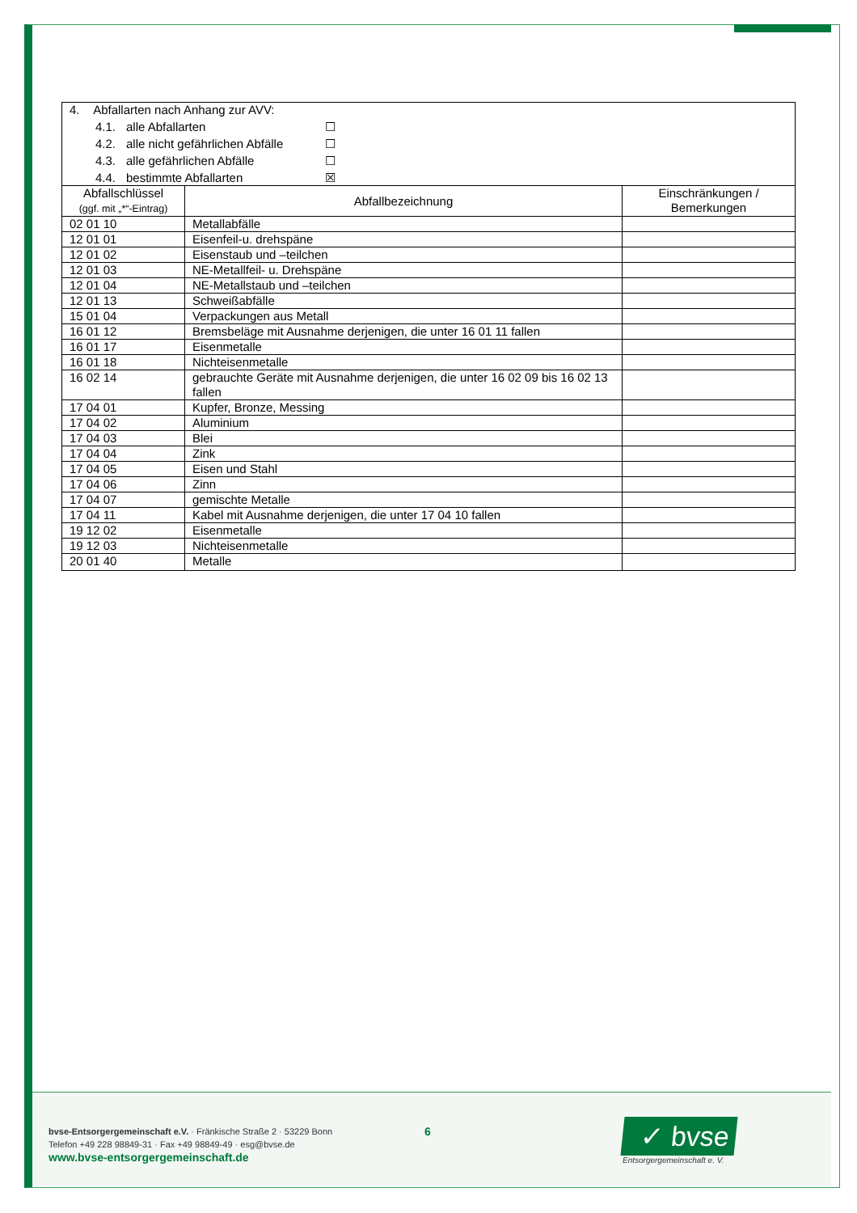| 4. Abfallarten nach Anhang zur AVV: 4.1. alle Abfallarten ☐ 4.2. alle nicht gefährlichen Abfälle ☐ 4.3. alle gefährlichen Abfälle ☐ 4.4. bestimmte Abfallarten ☒ | | |
| Abfallschlüssel (ggf. mit „*“-Eintrag) | Abfallbezeichnung | Einschränkungen / Bemerkungen |
| 02 01 10 | Metallabfälle | |
| 12 01 01 | Eisenfeil-u. drehspäne | |
| 12 01 02 | Eisenstaub und –teilchen | |
| 12 01 03 | NE-Metallfeil- u. Drehspäne | |
| 12 01 04 | NE-Metallstaub und –teilchen | |
| 12 01 13 | Schweißabfälle | |
| 15 01 04 | Verpackungen aus Metall | |
| 16 01 12 | Bremsbeläge mit Ausnahme derjenigen, die unter 16 01 11 fallen | |
| 16 01 17 | Eisenmetalle | |
| 16 01 18 | Nichteisenmetalle | |
| 16 02 14 | gebrauchte Geräte mit Ausnahme derjenigen, die unter 16 02 09 bis 16 02 13 fallen | |
| 17 04 01 | Kupfer, Bronze, Messing | |
| 17 04 02 | Aluminium | |
| 17 04 03 | Blei | |
| 17 04 04 | Zink | |
| 17 04 05 | Eisen und Stahl | |
| 17 04 06 | Zinn | |
| 17 04 07 | gemischte Metalle | |
| 17 04 11 | Kabel mit Ausnahme derjenigen, die unter 17 04 10 fallen | |
| 19 12 02 | Eisenmetalle | |
| 19 12 03 | Nichteisenmetalle | |
| 20 01 40 | Metalle | |
bvse-Entsorgergemeinschaft e.V. · Fränkische Straße 2 · 53229 Bonn
Telefon +49 228 98849-31 · Fax +49 98849-49 · esg@bvse.de
www.bvse-entsorgergemeinschaft.de
6
✓ bvse
Entsorgergemeinschaft e. V.